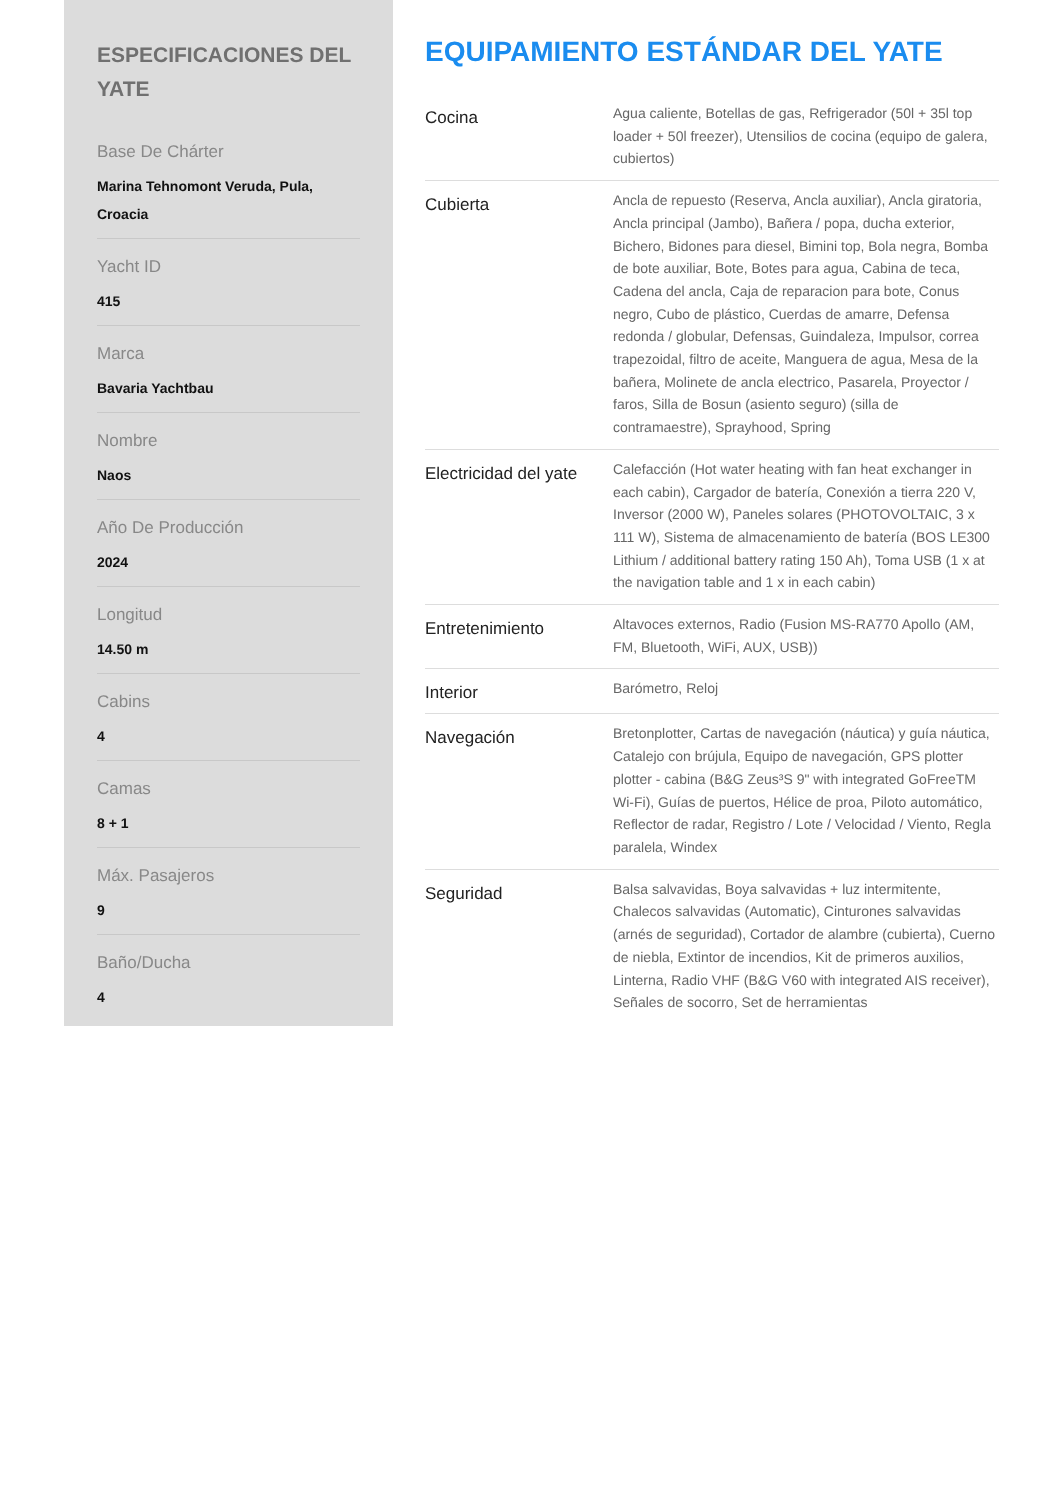ESPECIFICACIONES DEL YATE
Base De Chárter
Marina Tehnomont Veruda, Pula, Croacia
Yacht ID
415
Marca
Bavaria Yachtbau
Nombre
Naos
Año De Producción
2024
Longitud
14.50 m
Cabins
4
Camas
8 + 1
Máx. Pasajeros
9
Baño/Ducha
4
EQUIPAMIENTO ESTÁNDAR DEL YATE
| Cocina | Agua caliente, Botellas de gas, Refrigerador (50l + 35l top loader + 50l freezer), Utensilios de cocina (equipo de galera, cubiertos) |
| Cubierta | Ancla de repuesto (Reserva, Ancla auxiliar), Ancla giratoria, Ancla principal (Jambo), Bañera / popa, ducha exterior, Bichero, Bidones para diesel, Bimini top, Bola negra, Bomba de bote auxiliar, Bote, Botes para agua, Cabina de teca, Cadena del ancla, Caja de reparacion para bote, Conus negro, Cubo de plástico, Cuerdas de amarre, Defensa redonda / globular, Defensas, Guindaleza, Impulsor, correa trapezoidal, filtro de aceite, Manguera de agua, Mesa de la bañera, Molinete de ancla electrico, Pasarela, Proyector / faros, Silla de Bosun (asiento seguro) (silla de contramaestre), Sprayhood, Spring |
| Electricidad del yate | Calefacción (Hot water heating with fan heat exchanger in each cabin), Cargador de batería, Conexión a tierra 220 V, Inversor (2000 W), Paneles solares (PHOTOVOLTAIC, 3 x 111 W), Sistema de almacenamiento de batería (BOS LE300 Lithium / additional battery rating 150 Ah), Toma USB (1 x at the navigation table and 1 x in each cabin) |
| Entretenimiento | Altavoces externos, Radio (Fusion MS-RA770 Apollo (AM, FM, Bluetooth, WiFi, AUX, USB)) |
| Interior | Barómetro, Reloj |
| Navegación | Bretonplotter, Cartas de navegación (náutica) y guía náutica, Catalejo con brújula, Equipo de navegación, GPS plotter plotter - cabina (B&G Zeus³S 9" with integrated GoFreeTM Wi-Fi), Guías de puertos, Hélice de proa, Piloto automático, Reflector de radar, Registro / Lote / Velocidad / Viento, Regla paralela, Windex |
| Seguridad | Balsa salvavidas, Boya salvavidas + luz intermitente, Chalecos salvavidas (Automatic), Cinturones salvavidas (arnés de seguridad), Cortador de alambre (cubierta), Cuerno de niebla, Extintor de incendios, Kit de primeros auxilios, Linterna, Radio VHF (B&G V60 with integrated AIS receiver), Señales de socorro, Set de herramientas |